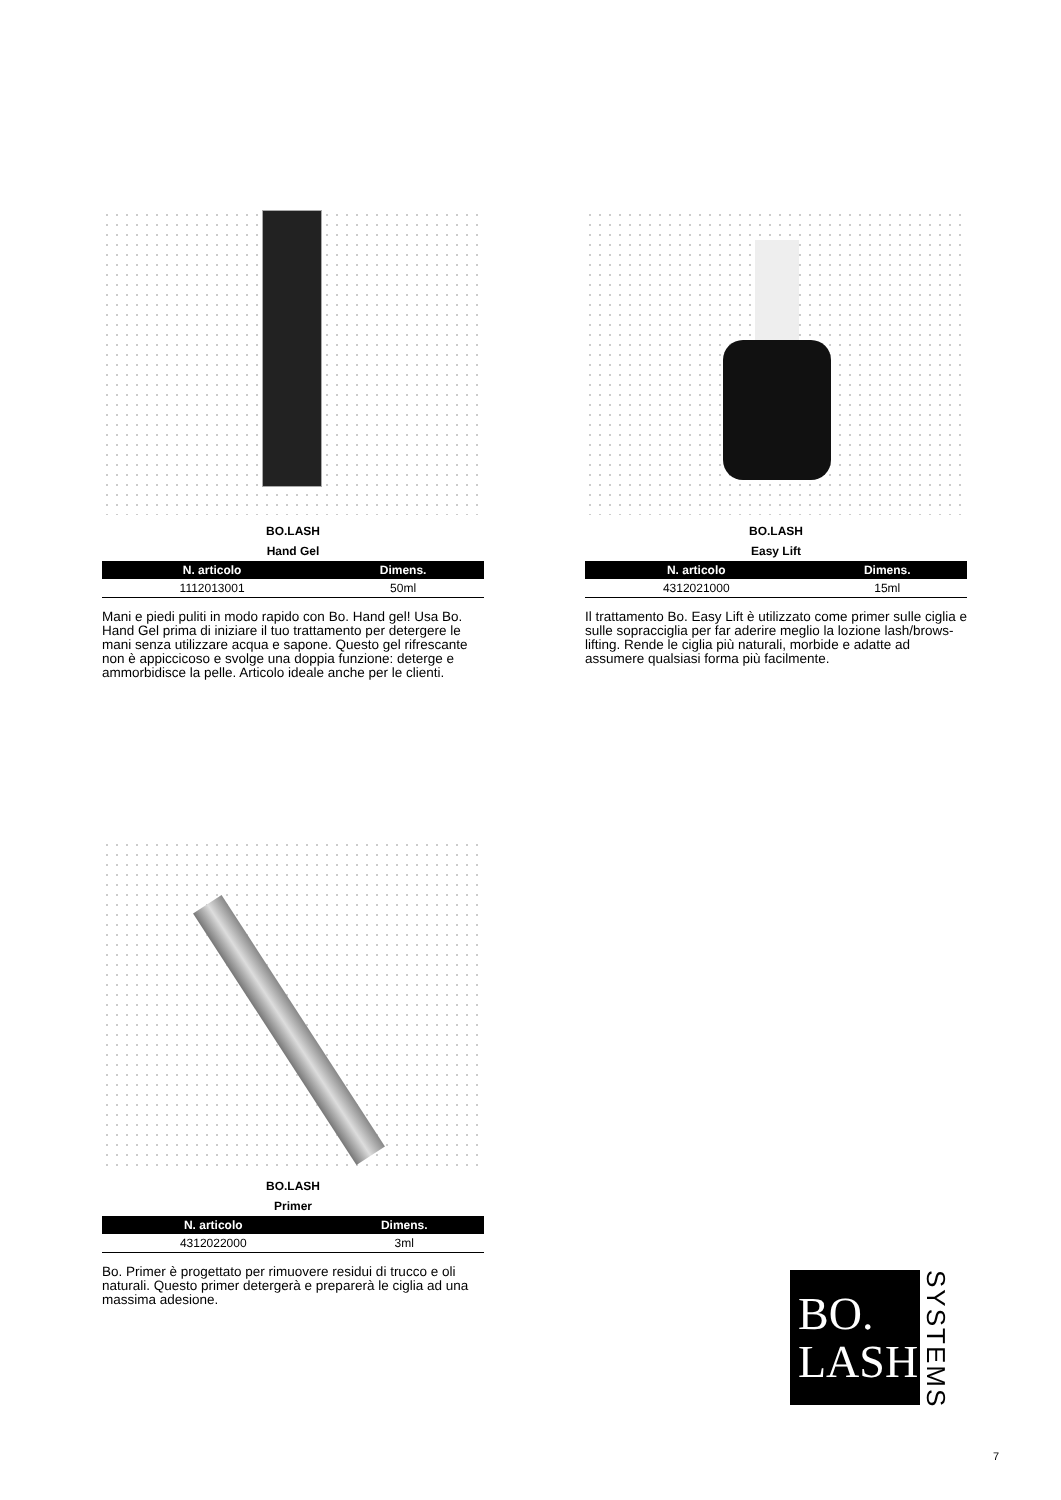BO.LASH
Hand Gel
| N. articolo | Dimens. |
| --- | --- |
| 1112013001 | 50ml |
Mani e piedi puliti in modo rapido con Bo. Hand gel! Usa Bo. Hand Gel prima di iniziare il tuo trattamento per detergere le mani senza utilizzare acqua e sapone. Questo gel rifrescante non è appiccicoso e svolge una doppia funzione: deterge e ammorbidisce la pelle. Articolo ideale anche per le clienti.
BO.LASH
Easy Lift
| N. articolo | Dimens. |
| --- | --- |
| 4312021000 | 15ml |
Il trattamento Bo. Easy Lift è utilizzato come primer sulle ciglia e sulle sopracciglia per far aderire meglio la lozione lash/brows-lifting. Rende le ciglia più naturali, morbide e adatte ad assumere qualsiasi forma più facilmente.
BO.LASH
Primer
| N. articolo | Dimens. |
| --- | --- |
| 4312022000 | 3ml |
Bo. Primer è progettato per rimuovere residui di trucco e oli naturali. Questo primer detergerà e preparerà le ciglia ad una massima adesione.
BO.
LASH
SYSTEMS
7